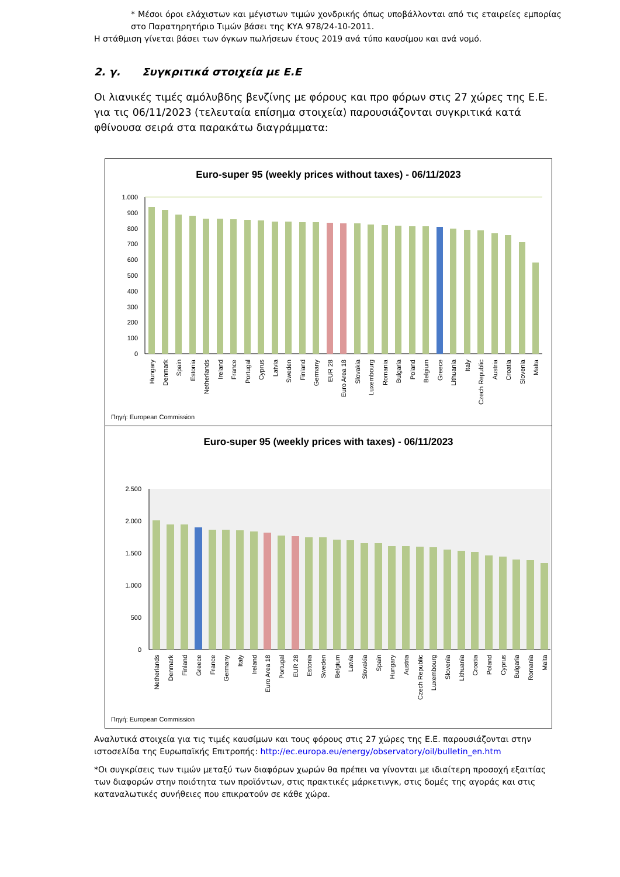* Μέσοι όροι ελάχιστων και μέγιστων τιμών χονδρικής όπως υποβάλλονται από τις εταιρείες εμπορίας στο Παρατηρητήριο Τιμών βάσει της ΚΥΑ 978/24-10-2011.
Η στάθμιση γίνεται βάσει των όγκων πωλήσεων έτους 2019 ανά τύπο καυσίμου και ανά νομό.
2. γ. Συγκριτικά στοιχεία με Ε.Ε
Οι λιανικές τιμές αμόλυβδης βενζίνης με φόρους και προ φόρων στις 27 χώρες της Ε.Ε. για τις 06/11/2023 (τελευταία επίσημα στοιχεία) παρουσιάζονται συγκριτικά κατά φθίνουσα σειρά στα παρακάτω διαγράμματα:
Euro-super 95 (weekly prices without taxes) - 06/11/2023
1.000
900
800
700
600
500
400
300
200
100
0
Hungary
Denmark
Spain
Estonia
Netherlands
Ireland
France
Portugal
Cyprus
Latvia
Sweden
Finland
Germany
EUR 28
Euro Area 18
Slovakia
Luxembourg
Romania
Bulgaria
Poland
Belgium
Greece
Lithuania
Italy
Czech Republic
Austria
Croatia
Slovenia
Malta
Πηγή: European Commission
Euro-super 95 (weekly prices with taxes) - 06/11/2023
2.500
2.000
1.500
1.000
500
0
Netherlands
Denmark
Finland
Greece
France
Germany
Italy
Ireland
Euro Area 18
Portugal
EUR 28
Estonia
Sweden
Belgium
Latvia
Slovakia
Spain
Hungary
Austria
Czech Republic
Luxembourg
Slovenia
Lithuania
Croatia
Poland
Cyprus
Bulgaria
Romania
Malta
Πηγή: European Commission
Αναλυτικά στοιχεία για τις τιμές καυσίμων και τους φόρους στις 27 χώρες της Ε.Ε. παρουσιάζονται στην ιστοσελίδα της Ευρωπαϊκής Επιτροπής: http://ec.europa.eu/energy/observatory/oil/bulletin_en.htm
*Οι συγκρίσεις των τιμών μεταξύ των διαφόρων χωρών θα πρέπει να γίνονται με ιδιαίτερη προσοχή εξαιτίας των διαφορών στην ποιότητα των προϊόντων, στις πρακτικές μάρκετινγκ, στις δομές της αγοράς και στις καταναλωτικές συνήθειες που επικρατούν σε κάθε χώρα.